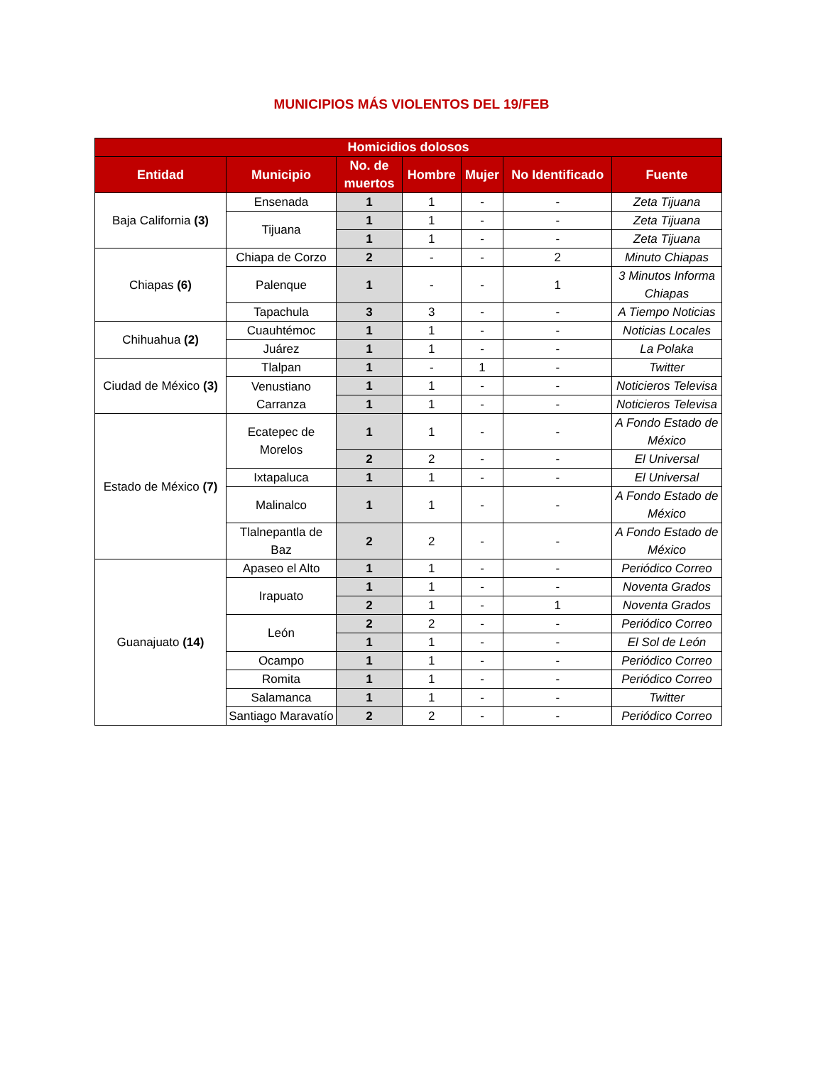MUNICIPIOS MÁS VIOLENTOS DEL 19/FEB
| Homicidios dolosos | | | | | | |
| --- | --- | --- | --- | --- | --- | --- |
| Entidad | Municipio | No. de muertos | Hombre | Mujer | No Identificado | Fuente |
| Baja California (3) | Ensenada | 1 | 1 | - | - | Zeta Tijuana |
| | Tijuana | 1 | 1 | - | - | Zeta Tijuana |
| | | 1 | 1 | - | - | Zeta Tijuana |
| Chiapas (6) | Chiapa de Corzo | 2 | - | - | 2 | Minuto Chiapas |
| | Palenque | 1 | - | - | 1 | 3 Minutos Informa Chiapas |
| | Tapachula | 3 | 3 | - | - | A Tiempo Noticias |
| Chihuahua (2) | Cuauhtémoc | 1 | 1 | - | - | Noticias Locales |
| | Juárez | 1 | 1 | - | - | La Polaka |
| Ciudad de México (3) | Tlalpan | 1 | - | 1 | - | Twitter |
| | Venustiano Carranza | 1 | 1 | - | - | Noticieros Televisa |
| | | 1 | 1 | - | - | Noticieros Televisa |
| Estado de México (7) | Ecatepec de Morelos | 1 | 1 | - | - | A Fondo Estado de México |
| | | 2 | 2 | - | - | El Universal |
| | Ixtapaluca | 1 | 1 | - | - | El Universal |
| | Malinalco | 1 | 1 | - | - | A Fondo Estado de México |
| | Tlalnepantla de Baz | 2 | 2 | - | - | A Fondo Estado de México |
| Guanajuato (14) | Apaseo el Alto | 1 | 1 | - | - | Periódico Correo |
| | Irapuato | 1 | 1 | - | - | Noventa Grados |
| | | 2 | 1 | - | 1 | Noventa Grados |
| | León | 2 | 2 | - | - | Periódico Correo |
| | | 1 | 1 | - | - | El Sol de León |
| | Ocampo | 1 | 1 | - | - | Periódico Correo |
| | Romita | 1 | 1 | - | - | Periódico Correo |
| | Salamanca | 1 | 1 | - | - | Twitter |
| | Santiago Maravatío | 2 | 2 | - | - | Periódico Correo |